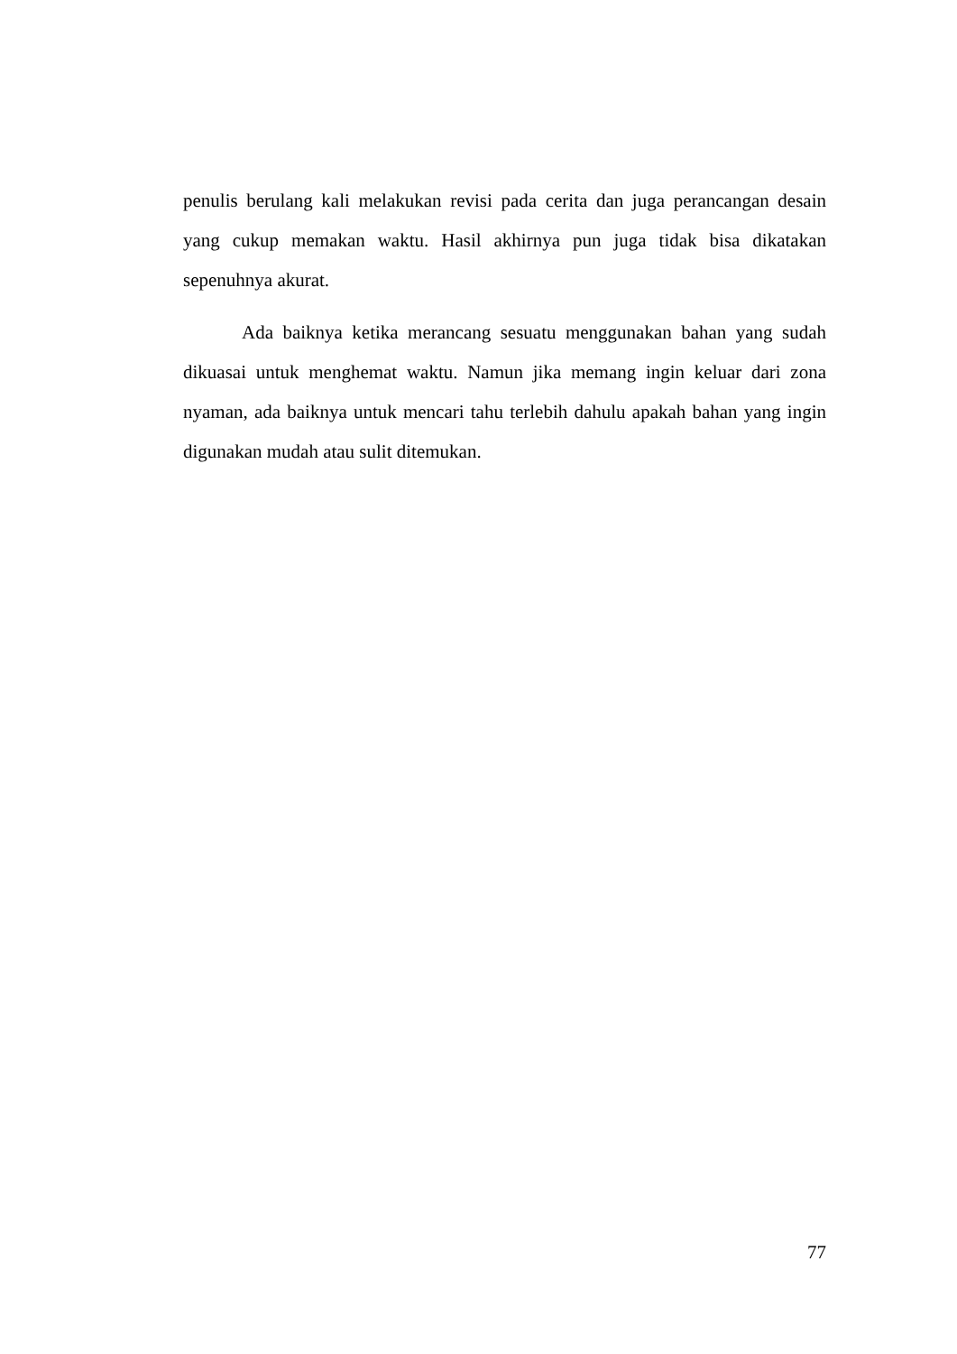penulis berulang kali melakukan revisi pada cerita dan juga perancangan desain yang cukup memakan waktu. Hasil akhirnya pun juga tidak bisa dikatakan sepenuhnya akurat.
Ada baiknya ketika merancang sesuatu menggunakan bahan yang sudah dikuasai untuk menghemat waktu. Namun jika memang ingin keluar dari zona nyaman, ada baiknya untuk mencari tahu terlebih dahulu apakah bahan yang ingin digunakan mudah atau sulit ditemukan.
77